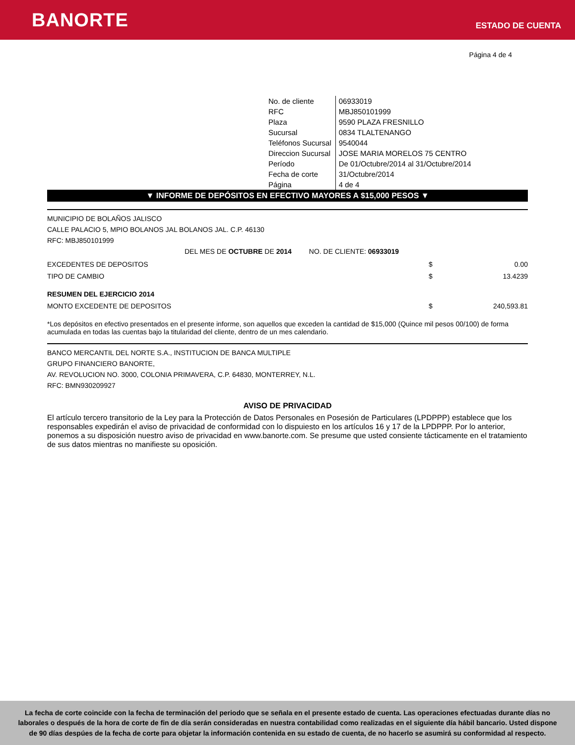BANORTE
ESTADO DE CUENTA
Página 4 de 4
| No. de cliente | 06933019 |
| RFC | MBJ850101999 |
| Plaza | 9590 PLAZA FRESNILLO |
| Sucursal | 0834 TLALTENANGO |
| Teléfonos Sucursal | 9540044 |
| Direccion Sucursal | JOSE MARIA MORELOS 75 CENTRO |
| Período | De 01/Octubre/2014 al 31/Octubre/2014 |
| Fecha de corte | 31/Octubre/2014 |
| Página | 4 de 4 |
▼ INFORME DE DEPÓSITOS EN EFECTIVO MAYORES A $15,000 PESOS ▼
MUNICIPIO DE BOLAÑOS JALISCO
CALLE PALACIO 5, MPIO BOLANOS JAL BOLANOS JAL. C.P. 46130
RFC: MBJ850101999
DEL MES DE OCTUBRE DE 2014 NO. DE CLIENTE: 06933019
| EXCEDENTES DE DEPOSITOS | $ | 0.00 |
| TIPO DE CAMBIO | $ | 13.4239 |
| RESUMEN DEL EJERCICIO 2014 | | |
| MONTO EXCEDENTE DE DEPOSITOS | $ | 240,593.81 |
*Los depósitos en efectivo presentados en el presente informe, son aquellos que exceden la cantidad de $15,000 (Quince mil pesos 00/100) de forma acumulada en todas las cuentas bajo la titularidad del cliente, dentro de un mes calendario.
BANCO MERCANTIL DEL NORTE S.A., INSTITUCION DE BANCA MULTIPLE
GRUPO FINANCIERO BANORTE,
AV. REVOLUCION NO. 3000, COLONIA PRIMAVERA, C.P. 64830, MONTERREY, N.L.
RFC: BMN930209927
AVISO DE PRIVACIDAD
El artículo tercero transitorio de la Ley para la Protección de Datos Personales en Posesión de Particulares (LPDPPP) establece que los responsables expedirán el aviso de privacidad de conformidad con lo dispuiesto en los artículos 16 y 17 de la LPDPPP. Por lo anterior, ponemos a su disposición nuestro aviso de privacidad en www.banorte.com. Se presume que usted consiente tácticamente en el tratamiento de sus datos mientras no manifieste su oposición.
La fecha de corte coincide con la fecha de terminación del periodo que se señala en el presente estado de cuenta. Las operaciones efectuadas durante días no laborales o después de la hora de corte de fin de día serán consideradas en nuestra contabilidad como realizadas en el siguiente día hábil bancario. Usted dispone de 90 días despúes de la fecha de corte para objetar la información contenida en su estado de cuenta, de no hacerlo se asumirá su conformidad al respecto.